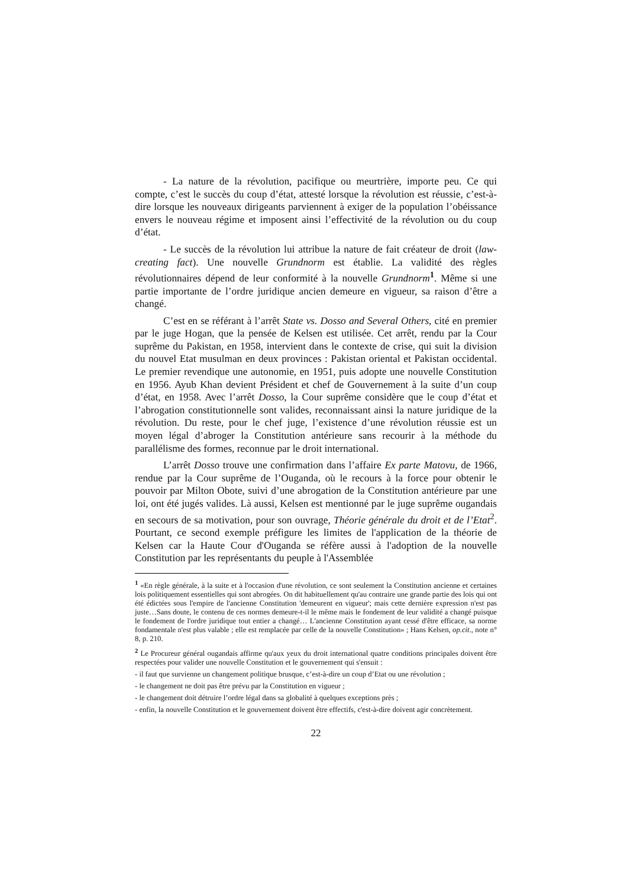- La nature de la révolution, pacifique ou meurtrière, importe peu. Ce qui compte, c’est le succès du coup d’état, attesté lorsque la révolution est réussie, c’est-à-dire lorsque les nouveaux dirigeants parviennent à exiger de la population l’obéissance envers le nouveau régime et imposent ainsi l’effectivité de la révolution ou du coup d’état.
- Le succès de la révolution lui attribue la nature de fait créateur de droit (law-creating fact). Une nouvelle Grundnorm est établie. La validité des règles révolutionnaires dépend de leur conformité à la nouvelle Grundnorm<sup>1</sup>. Même si une partie importante de l’ordre juridique ancien demeure en vigueur, sa raison d’être a changé.
C’est en se référant à l’arrêt State vs. Dosso and Several Others, cité en premier par le juge Hogan, que la pensée de Kelsen est utilisée. Cet arrêt, rendu par la Cour suprême du Pakistan, en 1958, intervient dans le contexte de crise, qui suit la division du nouvel Etat musulman en deux provinces : Pakistan oriental et Pakistan occidental. Le premier revendique une autonomie, en 1951, puis adopte une nouvelle Constitution en 1956. Ayub Khan devient Président et chef de Gouvernement à la suite d’un coup d’état, en 1958. Avec l’arrêt Dosso, la Cour suprême considère que le coup d’état et l’abrogation constitutionnelle sont valides, reconnaissant ainsi la nature juridique de la révolution. Du reste, pour le chef juge, l’existence d’une révolution réussie est un moyen légal d’abroger la Constitution antérieure sans recourir à la méthode du parallélisme des formes, reconnue par le droit international.
L’arrêt Dosso trouve une confirmation dans l’affaire Ex parte Matovu, de 1966, rendue par la Cour suprême de l’Ouganda, où le recours à la force pour obtenir le pouvoir par Milton Obote, suivi d’une abrogation de la Constitution antérieure par une loi, ont été jugés valides. Là aussi, Kelsen est mentionné par le juge suprême ougandais en secours de sa motivation, pour son ouvrage, Théorie générale du droit et de l’Etat<sup>2</sup>. Pourtant, ce second exemple préfigure les limites de l'application de la théorie de Kelsen car la Haute Cour d'Ouganda se réfère aussi à l'adoption de la nouvelle Constitution par les représentants du peuple à l'Assemblée
<sup>1</sup> «En règle générale, à la suite et à l'occasion d'une révolution, ce sont seulement la Constitution ancienne et certaines lois politiquement essentielles qui sont abrogées. On dit habituellement qu'au contraire une grande partie des lois qui ont été édictées sous l'empire de l'ancienne Constitution 'demeurent en vigueur'; mais cette dernière expression n'est pas juste…Sans doute, le contenu de ces normes demeure-t-il le même mais le fondement de leur validité a changé puisque le fondement de l'ordre juridique tout entier a changé… L'ancienne Constitution ayant cessé d'être efficace, sa norme fondamentale n'est plus valable ; elle est remplacée par celle de la nouvelle Constitution» ; Hans Kelsen, op.cit., note n° 8, p. 210.
<sup>2</sup> Le Procureur général ougandais affirme qu'aux yeux du droit international quatre conditions principales doivent être respectées pour valider une nouvelle Constitution et le gouvernement qui s'ensuit :
- il faut que survienne un changement politique brusque, c’est-à-dire un coup d’Etat ou une révolution ;
- le changement ne doit pas être prévu par la Constitution en vigueur ;
- le changement doit détruire l’ordre légal dans sa globalité à quelques exceptions près ;
- enfin, la nouvelle Constitution et le gouvernement doivent être effectifs, c'est-à-dire doivent agir concrètement.
22